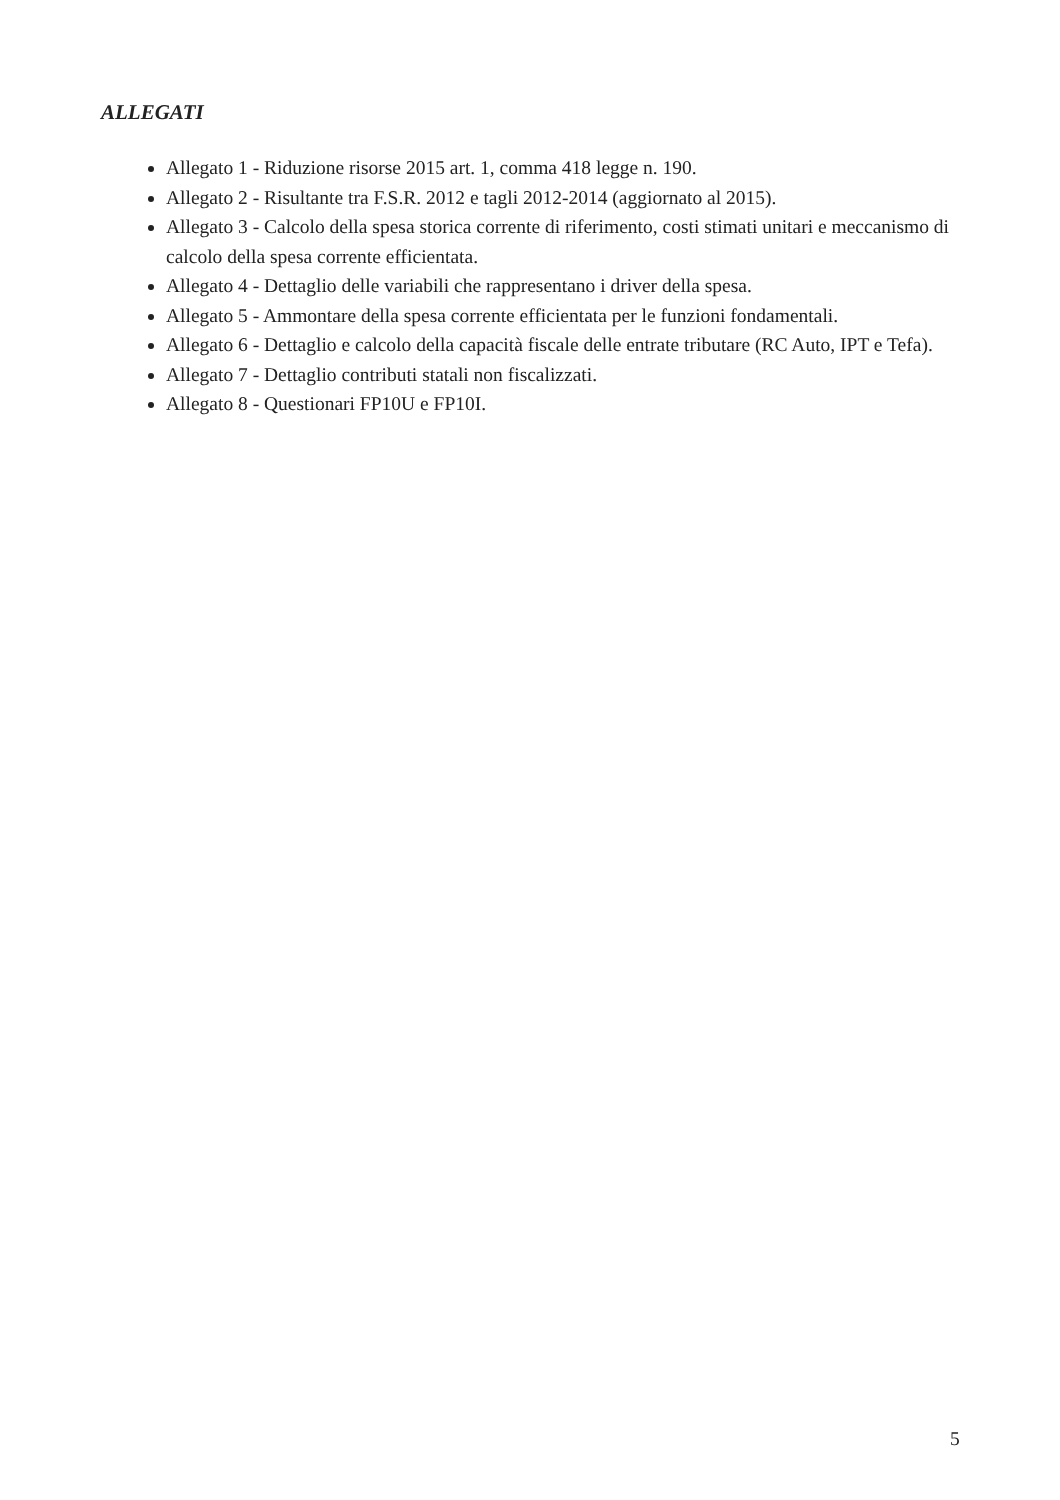ALLEGATI
Allegato 1 - Riduzione risorse 2015 art. 1, comma 418 legge n. 190.
Allegato 2 - Risultante tra F.S.R. 2012 e tagli 2012-2014 (aggiornato al 2015).
Allegato 3 - Calcolo della spesa storica corrente di riferimento, costi stimati unitari e meccanismo di calcolo della spesa corrente efficientata.
Allegato 4 - Dettaglio delle variabili che rappresentano i driver della spesa.
Allegato 5 - Ammontare della spesa corrente efficientata per le funzioni fondamentali.
Allegato 6 - Dettaglio e calcolo della capacità fiscale delle entrate tributare (RC Auto, IPT e Tefa).
Allegato 7 - Dettaglio contributi statali non fiscalizzati.
Allegato 8 - Questionari FP10U e FP10I.
5